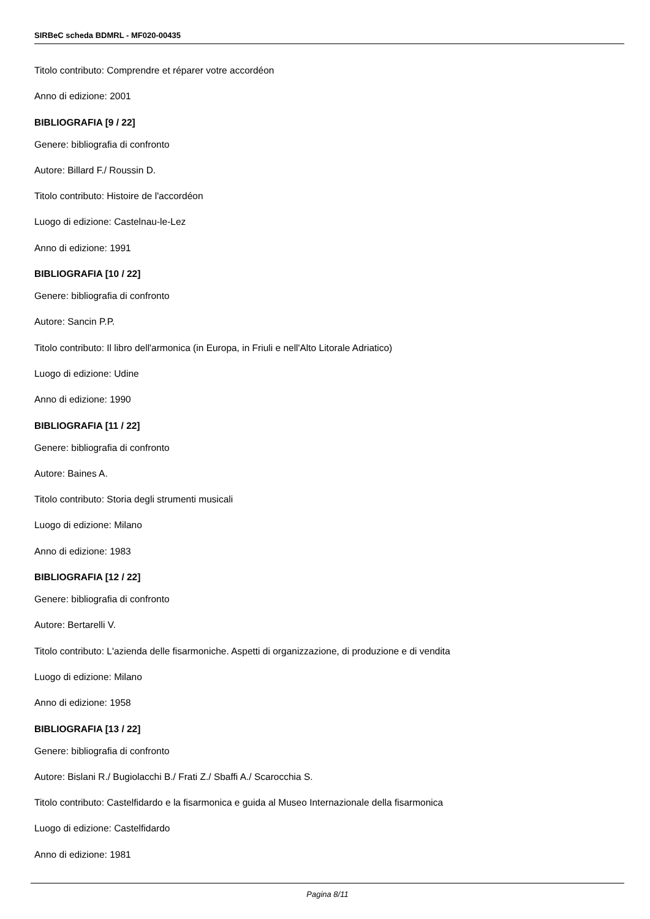SIRBeC scheda BDMRL - MF020-00435
Titolo contributo: Comprendre et réparer votre accordéon
Anno di edizione: 2001
BIBLIOGRAFIA [9 / 22]
Genere: bibliografia di confronto
Autore: Billard F./ Roussin D.
Titolo contributo: Histoire de l'accordéon
Luogo di edizione: Castelnau-le-Lez
Anno di edizione: 1991
BIBLIOGRAFIA [10 / 22]
Genere: bibliografia di confronto
Autore: Sancin P.P.
Titolo contributo: Il libro dell'armonica (in Europa, in Friuli e nell'Alto Litorale Adriatico)
Luogo di edizione: Udine
Anno di edizione: 1990
BIBLIOGRAFIA [11 / 22]
Genere: bibliografia di confronto
Autore: Baines A.
Titolo contributo: Storia degli strumenti musicali
Luogo di edizione: Milano
Anno di edizione: 1983
BIBLIOGRAFIA [12 / 22]
Genere: bibliografia di confronto
Autore: Bertarelli V.
Titolo contributo: L'azienda delle fisarmoniche. Aspetti di organizzazione, di produzione e di vendita
Luogo di edizione: Milano
Anno di edizione: 1958
BIBLIOGRAFIA [13 / 22]
Genere: bibliografia di confronto
Autore: Bislani R./ Bugiolacchi B./ Frati Z./ Sbaffi A./ Scarocchia S.
Titolo contributo: Castelfidardo e la fisarmonica e guida al Museo Internazionale della fisarmonica
Luogo di edizione: Castelfidardo
Anno di edizione: 1981
Pagina 8/11